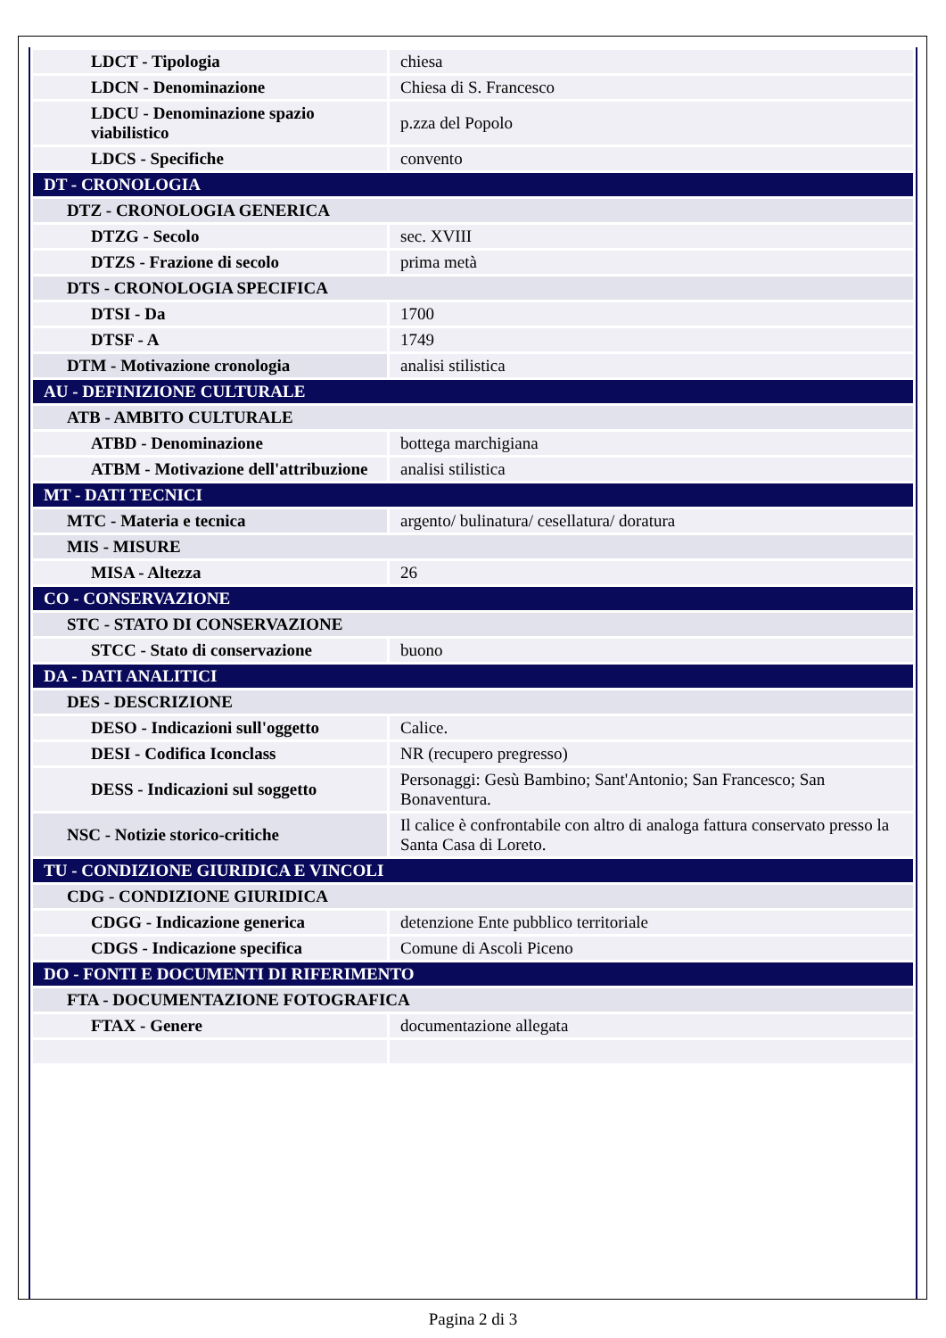| LDCT - Tipologia | chiesa |
| LDCN - Denominazione | Chiesa di S. Francesco |
| LDCU - Denominazione spazio viabilistico | p.zza del Popolo |
| LDCS - Specifiche | convento |
| DT - CRONOLOGIA | |
| DTZ - CRONOLOGIA GENERICA | |
| DTZG - Secolo | sec. XVIII |
| DTZS - Frazione di secolo | prima metà |
| DTS - CRONOLOGIA SPECIFICA | |
| DTSI - Da | 1700 |
| DTSF - A | 1749 |
| DTM - Motivazione cronologia | analisi stilistica |
| AU - DEFINIZIONE CULTURALE | |
| ATB - AMBITO CULTURALE | |
| ATBD - Denominazione | bottega marchigiana |
| ATBM - Motivazione dell'attribuzione | analisi stilistica |
| MT - DATI TECNICI | |
| MTC - Materia e tecnica | argento/ bulinatura/ cesellatura/ doratura |
| MIS - MISURE | |
| MISA - Altezza | 26 |
| CO - CONSERVAZIONE | |
| STC - STATO DI CONSERVAZIONE | |
| STCC - Stato di conservazione | buono |
| DA - DATI ANALITICI | |
| DES - DESCRIZIONE | |
| DESO - Indicazioni sull'oggetto | Calice. |
| DESI - Codifica Iconclass | NR (recupero pregresso) |
| DESS - Indicazioni sul soggetto | Personaggi: Gesù Bambino; Sant'Antonio; San Francesco; San Bonaventura. |
| NSC - Notizie storico-critiche | Il calice è confrontabile con altro di analoga fattura conservato presso la Santa Casa di Loreto. |
| TU - CONDIZIONE GIURIDICA E VINCOLI | |
| CDG - CONDIZIONE GIURIDICA | |
| CDGG - Indicazione generica | detenzione Ente pubblico territoriale |
| CDGS - Indicazione specifica | Comune di Ascoli Piceno |
| DO - FONTI E DOCUMENTI DI RIFERIMENTO | |
| FTA - DOCUMENTAZIONE FOTOGRAFICA | |
| FTAX - Genere | documentazione allegata |
Pagina 2 di 3